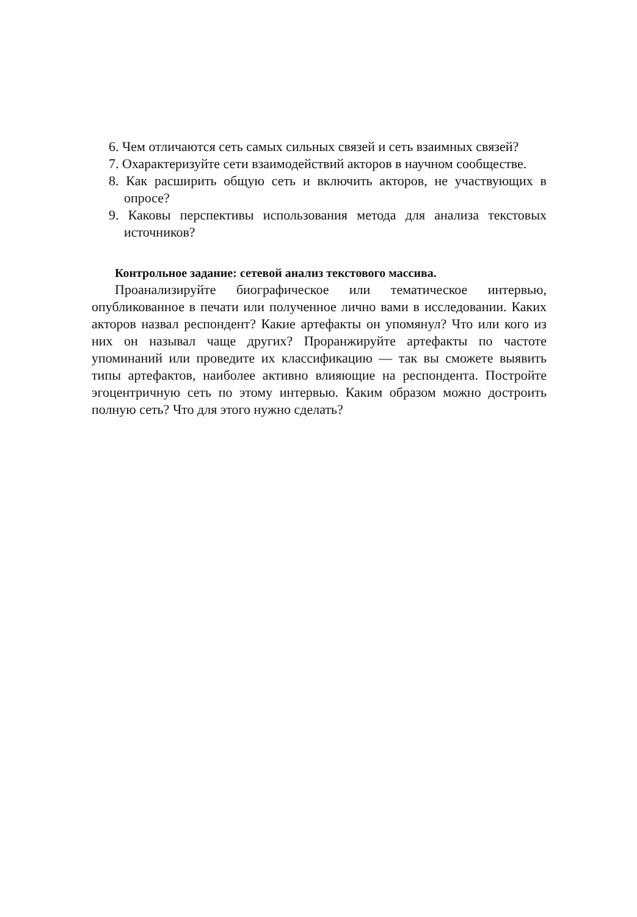6. Чем отличаются сеть самых сильных связей и сеть взаимных связей?
7. Охарактеризуйте сети взаимодействий акторов в научном сообществе.
8. Как расширить общую сеть и включить акторов, не участвующих в опросе?
9. Каковы перспективы использования метода для анализа текстовых источников?
Контрольное задание: сетевой анализ текстового массива.
Проанализируйте биографическое или тематическое интервью, опубликованное в печати или полученное лично вами в исследовании. Каких акторов назвал респондент? Какие артефакты он упомянул? Что или кого из них он называл чаще других? Проранжируйте артефакты по частоте упоминаний или проведите их классификацию — так вы сможете выявить типы артефактов, наиболее активно влияющие на респондента. Постройте эгоцентричную сеть по этому интервью. Каким образом можно достроить полную сеть? Что для этого нужно сделать?